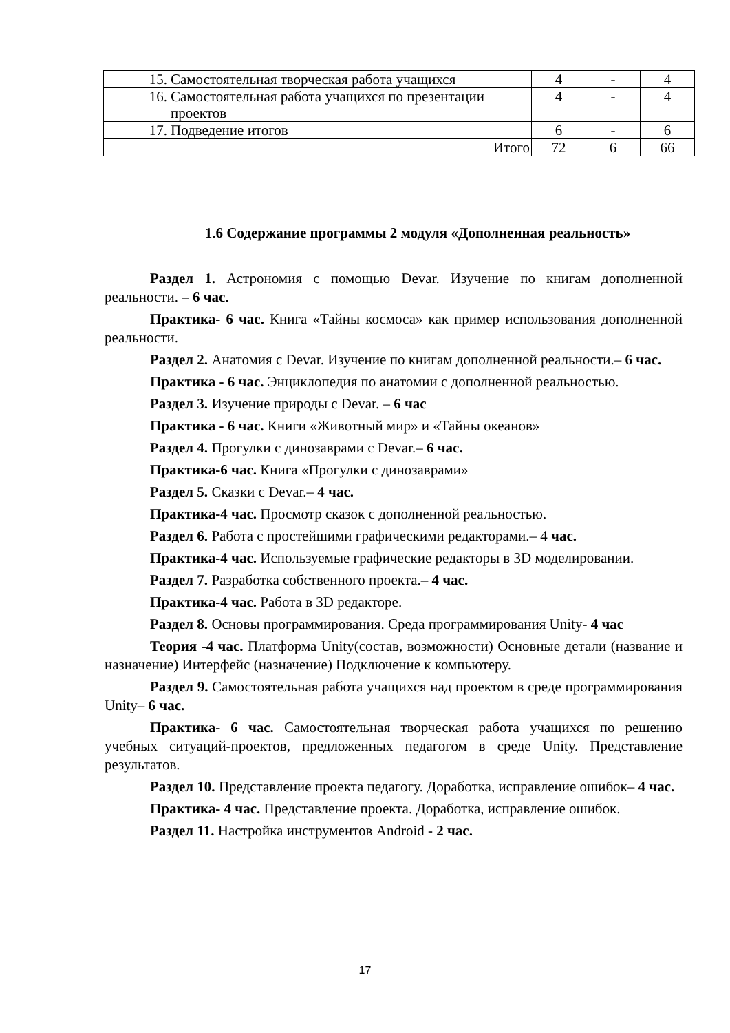| 15. | Самостоятельная творческая работа учащихся | 4 | - | 4 |
| 16. | Самостоятельная работа учащихся по презентации проектов | 4 | - | 4 |
| 17. | Подведение итогов | 6 | - | 6 |
| | Итого | 72 | 6 | 66 |
1.6 Содержание программы 2 модуля «Дополненная реальность»
Раздел 1. Астрономия с помощью Devar. Изучение по книгам дополненной реальности. – 6 час.
Практика- 6 час. Книга «Тайны космоса» как пример использования дополненной реальности.
Раздел 2. Анатомия с Devar. Изучение по книгам дополненной реальности.– 6 час.
Практика - 6 час. Энциклопедия по анатомии с дополненной реальностью.
Раздел 3. Изучение природы с Devar. – 6 час
Практика - 6 час. Книги «Животный мир» и «Тайны океанов»
Раздел 4. Прогулки с динозаврами с Devar.– 6 час.
Практика-6 час. Книга «Прогулки с динозаврами»
Раздел 5. Сказки с Devar.– 4 час.
Практика-4 час. Просмотр сказок с дополненной реальностью.
Раздел 6. Работа с простейшими графическими редакторами.– 4 час.
Практика-4 час. Используемые графические редакторы в 3D моделировании.
Раздел 7. Разработка собственного проекта.– 4 час.
Практика-4 час. Работа в 3D редакторе.
Раздел 8. Основы программирования. Среда программирования Unity- 4 час
Теория -4 час. Платформа Unity(состав, возможности) Основные детали (название и назначение) Интерфейс (назначение) Подключение к компьютеру.
Раздел 9. Самостоятельная работа учащихся над проектом в среде программирования Unity– 6 час.
Практика- 6 час. Самостоятельная творческая работа учащихся по решению учебных ситуаций-проектов, предложенных педагогом в среде Unity. Представление результатов.
Раздел 10. Представление проекта педагогу. Доработка, исправление ошибок– 4 час.
Практика- 4 час. Представление проекта. Доработка, исправление ошибок.
Раздел 11. Настройка инструментов Android - 2 час.
17